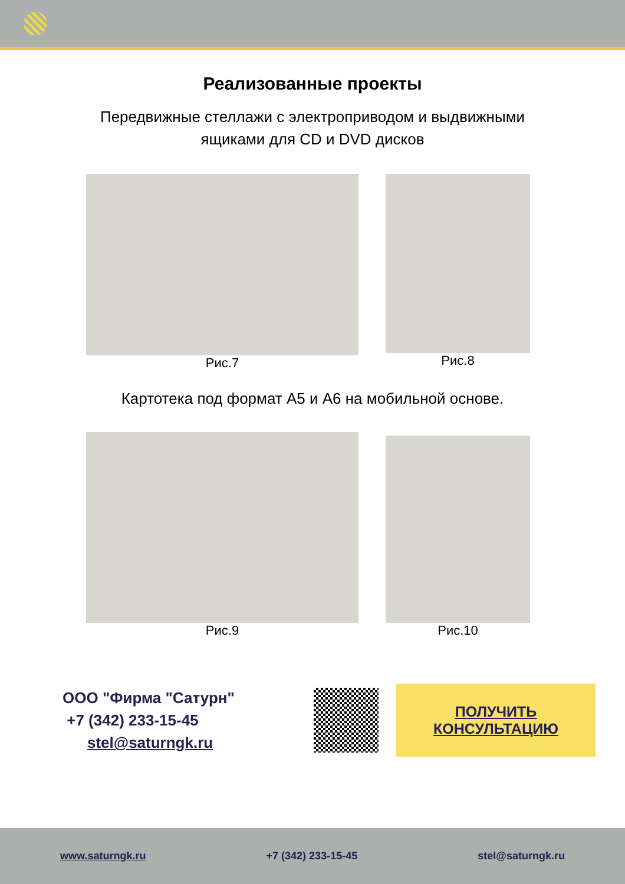Реализованные проекты
Передвижные стеллажи с электроприводом и выдвижными
ящиками для CD и DVD дисков
Рис.7 Рис.8
Картотека под формат А5 и А6 на мобильной основе.
Рис.9 Рис.10
ООО "Фирма "Сатурн"
+7 (342) 233-15-45
stel@saturngk.ru
ПОЛУЧИТЬ
КОНСУЛЬТАЦИЮ
www.saturngk.ru +7 (342) 233-15-45 stel@saturngk.ru